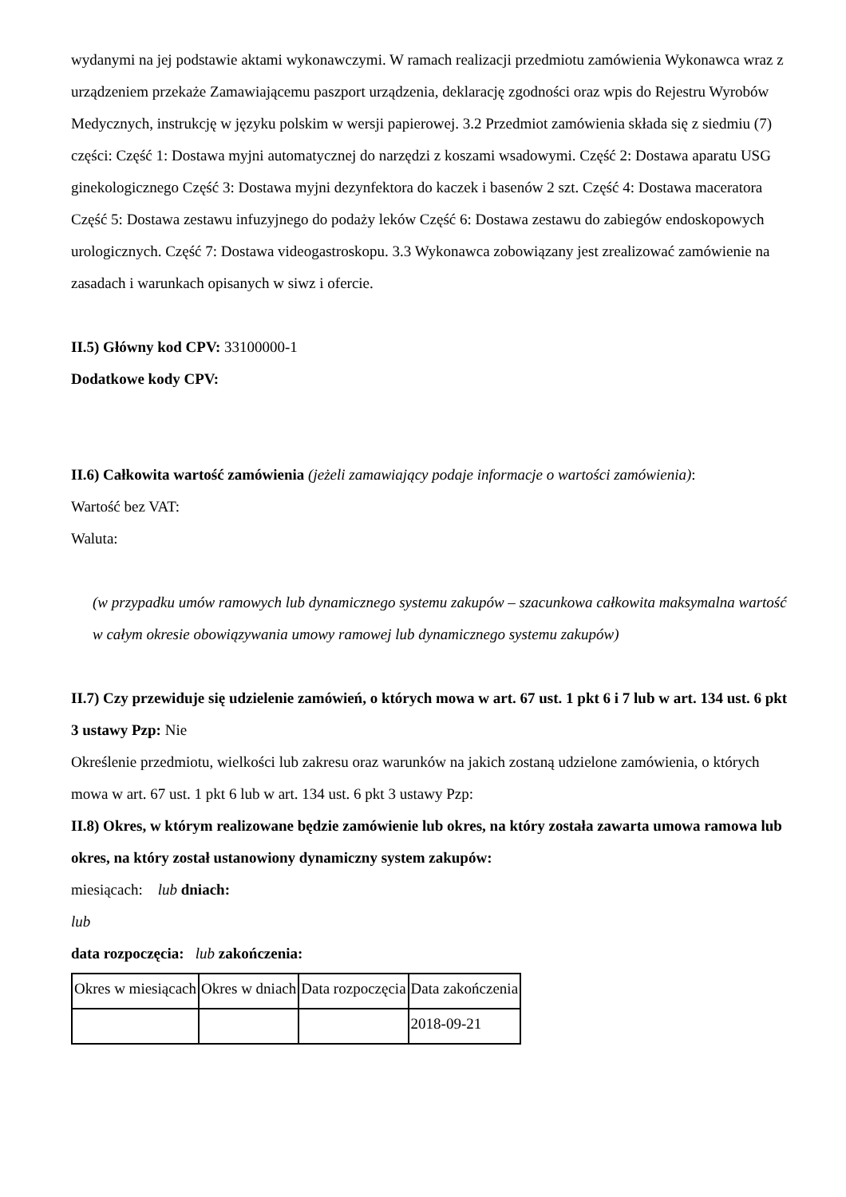wydanymi na jej podstawie aktami wykonawczymi. W ramach realizacji przedmiotu zamówienia Wykonawca wraz z urządzeniem przekaże Zamawiającemu paszport urządzenia, deklarację zgodności oraz wpis do Rejestru Wyrobów Medycznych, instrukcję w języku polskim w wersji papierowej. 3.2 Przedmiot zamówienia składa się z siedmiu (7) części: Część 1: Dostawa myjni automatycznej do narzędzi z koszami wsadowymi. Część 2: Dostawa aparatu USG ginekologicznego Część 3: Dostawa myjni dezynfektora do kaczek i basenów 2 szt. Część 4: Dostawa maceratora Część 5: Dostawa zestawu infuzyjnego do podaży leków Część 6: Dostawa zestawu do zabiegów endoskopowych urologicznych. Część 7: Dostawa videogastroskopu. 3.3 Wykonawca zobowiązany jest zrealizować zamówienie na zasadach i warunkach opisanych w siwz i ofercie.
II.5) Główny kod CPV: 33100000-1
Dodatkowe kody CPV:
II.6) Całkowita wartość zamówienia (jeżeli zamawiający podaje informacje o wartości zamówienia):
Wartość bez VAT:
Waluta:
(w przypadku umów ramowych lub dynamicznego systemu zakupów – szacunkowa całkowita maksymalna wartość w całym okresie obowiązywania umowy ramowej lub dynamicznego systemu zakupów)
II.7) Czy przewiduje się udzielenie zamówień, o których mowa w art. 67 ust. 1 pkt 6 i 7 lub w art. 134 ust. 6 pkt 3 ustawy Pzp: Nie
Określenie przedmiotu, wielkości lub zakresu oraz warunków na jakich zostaną udzielone zamówienia, o których mowa w art. 67 ust. 1 pkt 6 lub w art. 134 ust. 6 pkt 3 ustawy Pzp:
II.8) Okres, w którym realizowane będzie zamówienie lub okres, na który została zawarta umowa ramowa lub okres, na który został ustanowiony dynamiczny system zakupów:
miesiącach: lub dniach:
lub
data rozpoczęcia: lub zakończenia:
| Okres w miesiącach | Okres w dniach | Data rozpoczęcia | Data zakończenia |
| | | | 2018-09-21 |